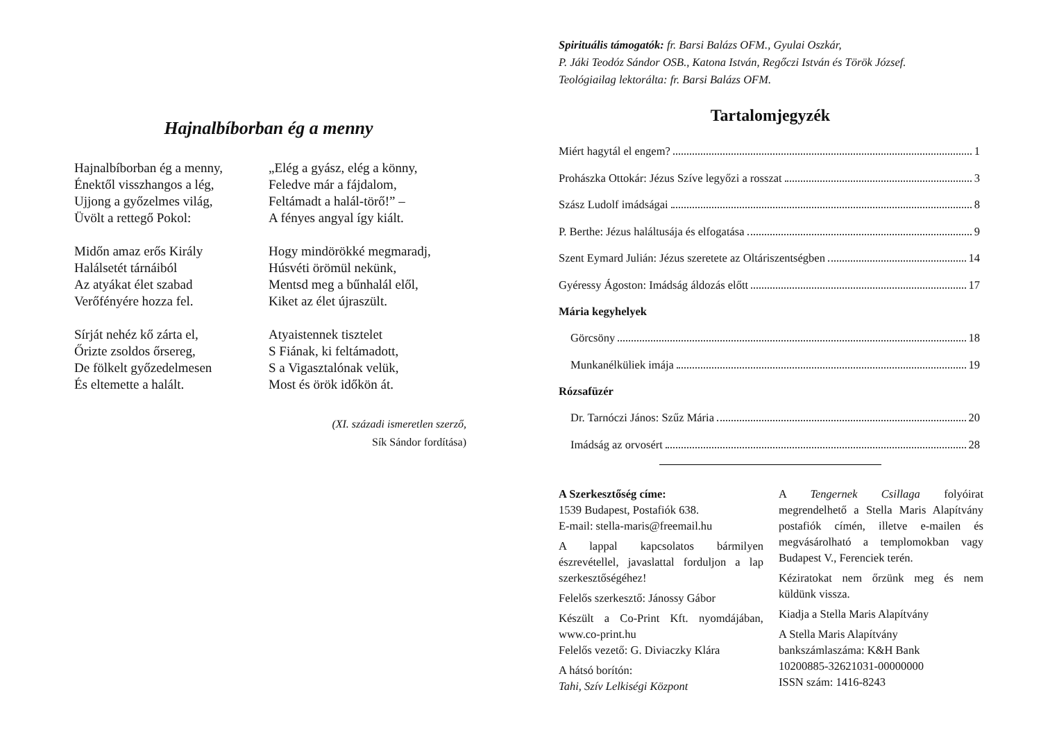Hajnalbíborban ég a menny
Hajnalbíborban ég a menny,
Énektől visszhangos a lég,
Ujjong a győzelmes világ,
Üvölt a rettegő Pokol:
Midőn amaz erős Király
Halálsetét tárnáiból
Az atyákat élet szabad
Verőfényére hozza fel.
Sírját nehéz kő zárta el,
Őrizte zsoldos őrsereg,
De fölkelt győzedelmesen
És eltemette a halált.
„Elég a gyász, elég a könny,
Feledve már a fájdalom,
Feltámadt a halál-törő!” –
A fényes angyal így kiált.
Hogy mindörökké megmaradj,
Húsvéti örömül nekünk,
Mentsd meg a bűnhalál elől,
Kiket az élet újraszült.
Atyaistennek tisztelet
S Fiának, ki feltámadott,
S a Vigasztalónak velük,
Most és örök időkön át.
(XI. századi ismeretlen szerző,
Sík Sándor fordítása)
Spirituális támogatók: fr. Barsi Balázs OFM., Gyulai Oszkár,
P. Jáki Teodóz Sándor OSB., Katona István, Regőczi István és Török József.
Teológiailag lektorálta: fr. Barsi Balázs OFM.
Tartalomjegyzék
Miért hagytál el engem? 1
Prohászka Ottokár: Jézus Szíve legyőzi a rosszat 3
Szász Ludolf imádságai 8
P. Berthe: Jézus haláltusája és elfogatása 9
Szent Eymard Julián: Jézus szeretete az Oltáriszentségben 14
Gyéressy Ágoston: Imádság áldozás előtt 17
Mária kegyhelyek
Görcsöny 18
Munkanélküliek imája 19
Rózsafüzér
Dr. Tarnóczi János: Szűz Mária 20
Imádság az orvosért 28
A Szerkesztőség címe:
1539 Budapest, Postafiók 638.
E-mail: stella-maris@freemail.hu
A lappal kapcsolatos bármilyen észrevétellel, javaslattal forduljon a lap szerkesztőségéhez!
Felelős szerkesztő: Jánossy Gábor
Készült a Co-Print Kft. nyomdájában, www.co-print.hu
Felelős vezető: G. Diviaczky Klára
A hátsó borítón:
Tahi, Szív Lelkiségi Központ
A Tengernek Csillaga folyóirat megrendelhető a Stella Maris Alapítvány postafiók címén, illetve e-mailen és megvásárolható a templomokban vagy Budapest V., Ferenciek terén.
Kéziratokat nem őrzünk meg és nem küldünk vissza.
Kiadja a Stella Maris Alapítvány
A Stella Maris Alapítvány
bankszámlaszáma: K&H Bank
10200885-32621031-00000000
ISSN szám: 1416-8243